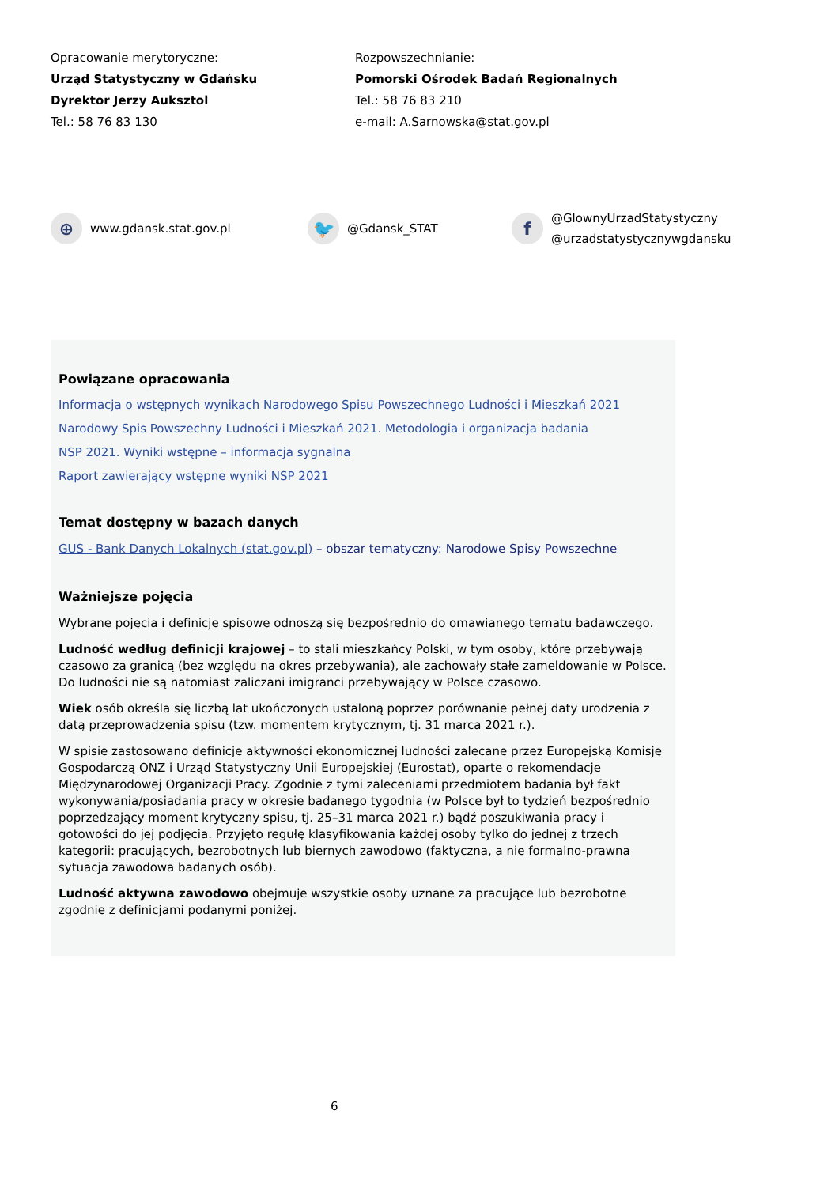Opracowanie merytoryczne:
Urząd Statystyczny w Gdańsku
Dyrektor Jerzy Auksztol
Tel.: 58 76 83 130
Rozpowszechnianie:
Pomorski Ośrodek Badań Regionalnych
Tel.: 58 76 83 210
e-mail: A.Sarnowska@stat.gov.pl
⊕
www.gdansk.stat.gov.pl
🐦
@Gdansk_STAT
f
@GlownyUrzadStatystyczny
@urzadstatystycznywgdansku
Powiązane opracowania
Informacja o wstępnych wynikach Narodowego Spisu Powszechnego Ludności i Mieszkań 2021
Narodowy Spis Powszechny Ludności i Mieszkań 2021. Metodologia i organizacja badania
NSP 2021. Wyniki wstępne – informacja sygnalna
Raport zawierający wstępne wyniki NSP 2021
Temat dostępny w bazach danych
GUS - Bank Danych Lokalnych (stat.gov.pl) – obszar tematyczny: Narodowe Spisy Powszechne
Ważniejsze pojęcia
Wybrane pojęcia i definicje spisowe odnoszą się bezpośrednio do omawianego tematu badawczego.
Ludność według definicji krajowej – to stali mieszkańcy Polski, w tym osoby, które przebywają czasowo za granicą (bez względu na okres przebywania), ale zachowały stałe zameldowanie w Polsce. Do ludności nie są natomiast zaliczani imigranci przebywający w Polsce czasowo.
Wiek osób określa się liczbą lat ukończonych ustaloną poprzez porównanie pełnej daty urodzenia z datą przeprowadzenia spisu (tzw. momentem krytycznym, tj. 31 marca 2021 r.).
W spisie zastosowano definicje aktywności ekonomicznej ludności zalecane przez Europejską Komisję Gospodarczą ONZ i Urząd Statystyczny Unii Europejskiej (Eurostat), oparte o rekomendacje Międzynarodowej Organizacji Pracy. Zgodnie z tymi zaleceniami przedmiotem badania był fakt wykonywania/posiadania pracy w okresie badanego tygodnia (w Polsce był to tydzień bezpośrednio poprzedzający moment krytyczny spisu, tj. 25–31 marca 2021 r.) bądź poszukiwania pracy i gotowości do jej podjęcia. Przyjęto regułę klasyfikowania każdej osoby tylko do jednej z trzech kategorii: pracujących, bezrobotnych lub biernych zawodowo (faktyczna, a nie formalno-prawna sytuacja zawodowa badanych osób).
Ludność aktywna zawodowo obejmuje wszystkie osoby uznane za pracujące lub bezrobotne zgodnie z definicjami podanymi poniżej.
6